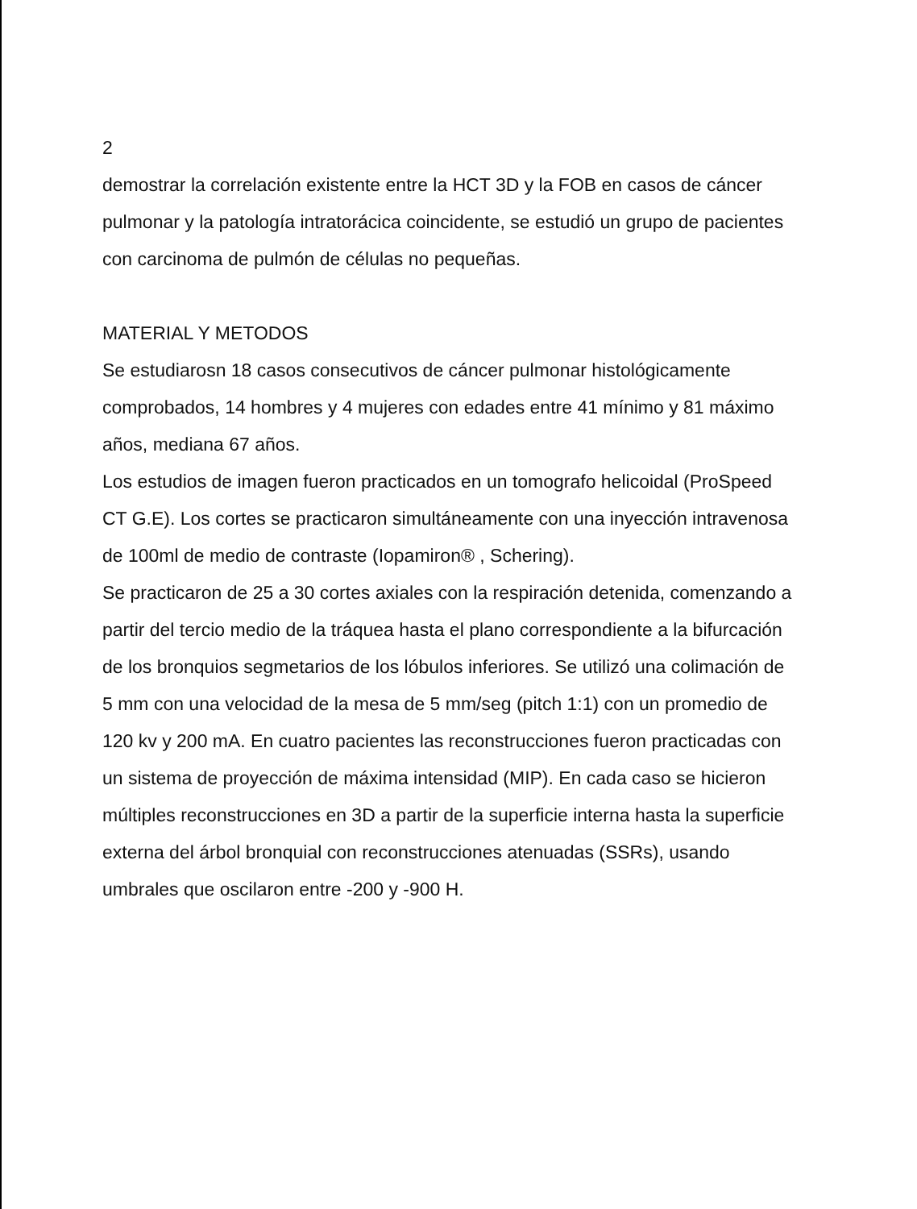2
demostrar la correlación existente entre la HCT 3D y la FOB en casos de cáncer pulmonar y la patología intratorácica coincidente, se estudió un grupo de pacientes con carcinoma de pulmón de células no pequeñas.
MATERIAL Y METODOS
Se estudiarosn 18 casos consecutivos de cáncer pulmonar histológicamente comprobados, 14 hombres y 4 mujeres con edades entre 41 mínimo y 81 máximo años, mediana 67 años.
Los estudios de imagen fueron practicados en un tomografo helicoidal (ProSpeed CT G.E). Los cortes se practicaron simultáneamente con una inyección intravenosa de 100ml de medio de contraste (Iopamiron® , Schering).
Se practicaron de 25 a 30 cortes axiales con la respiración detenida, comenzando a partir del tercio medio de la tráquea hasta el plano correspondiente a la bifurcación de los bronquios segmetarios de los lóbulos inferiores. Se utilizó una colimación de 5 mm con una velocidad de la mesa de 5 mm/seg (pitch 1:1) con un promedio de 120 kv y 200 mA. En cuatro pacientes las reconstrucciones fueron practicadas con un sistema de proyección de máxima intensidad (MIP). En cada caso se hicieron múltiples reconstrucciones en 3D a partir de la superficie interna hasta la superficie externa del árbol bronquial con reconstrucciones atenuadas (SSRs), usando umbrales que oscilaron entre -200 y -900 H.